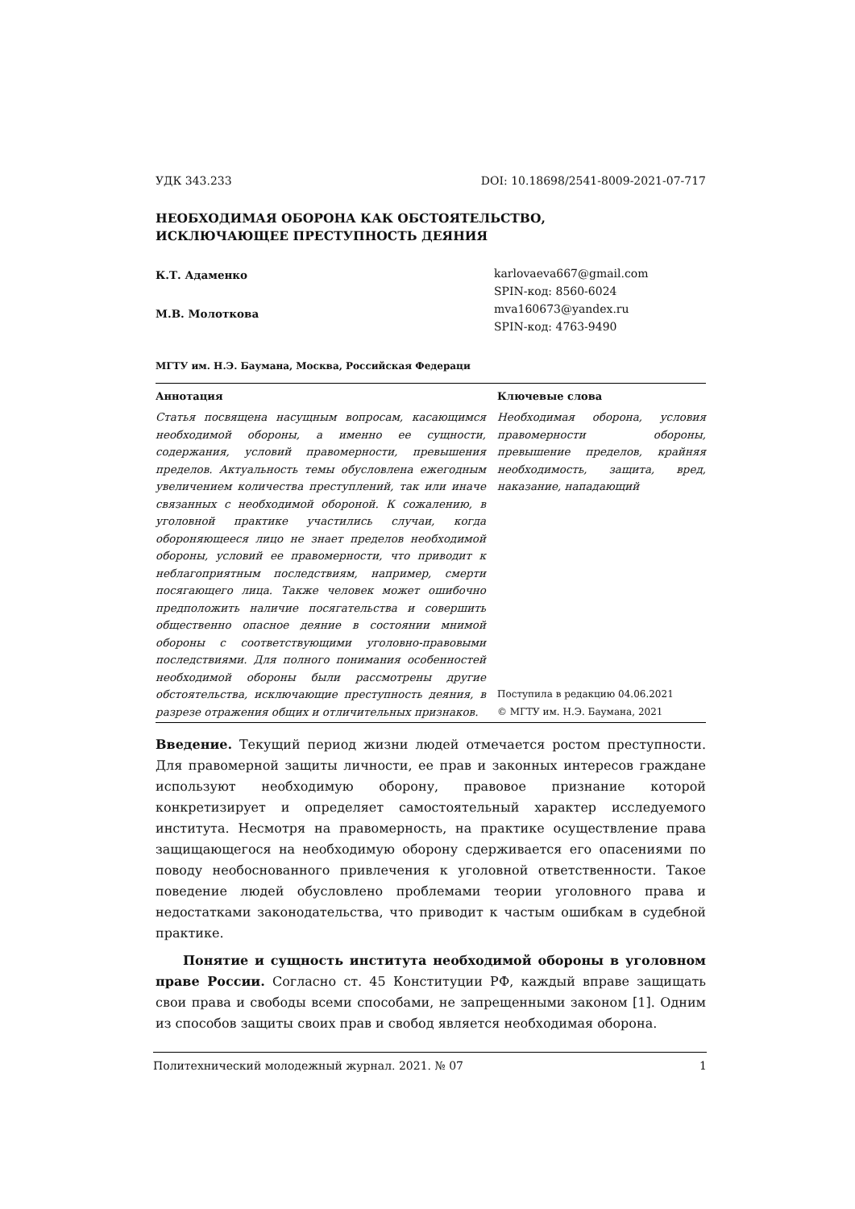УДК 343.233 DOI: 10.18698/2541-8009-2021-07-717
НЕОБХОДИМАЯ ОБОРОНА КАК ОБСТОЯТЕЛЬСТВО,
ИСКЛЮЧАЮЩЕЕ ПРЕСТУПНОСТЬ ДЕЯНИЯ
К.Т. Адаменко
М.В. Молоткова
karlovaeva667@gmail.com
SPIN-код: 8560-6024
mva160673@yandex.ru
SPIN-код: 4763-9490
МГТУ им. Н.Э. Баумана, Москва, Российская Федераци
Аннотация
Статья посвящена насущным вопросам, касающимся необходимой обороны, а именно ее сущности, содержания, условий правомерности, превышения пределов. Актуальность темы обусловлена ежегодным увеличением количества преступлений, так или иначе связанных с необходимой обороной. К сожалению, в уголовной практике участились случаи, когда обороняющееся лицо не знает пределов необходимой обороны, условий ее правомерности, что приводит к неблагоприятным последствиям, например, смерти посягающего лица. Также человек может ошибочно предположить наличие посягательства и совершить общественно опасное деяние в состоянии мнимой обороны с соответствующими уголовно-правовыми последствиями. Для полного понимания особенностей необходимой обороны были рассмотрены другие обстоятельства, исключающие преступность деяния, в разрезе отражения общих и отличительных признаков.
Ключевые слова
Необходимая оборона, условия правомерности обороны, превышение пределов, крайняя необходимость, защита, вред, наказание, нападающий
Поступила в редакцию 04.06.2021
© МГТУ им. Н.Э. Баумана, 2021
Введение. Текущий период жизни людей отмечается ростом преступности. Для правомерной защиты личности, ее прав и законных интересов граждане используют необходимую оборону, правовое признание которой конкретизирует и определяет самостоятельный характер исследуемого института. Несмотря на правомерность, на практике осуществление права защищающегося на необходимую оборону сдерживается его опасениями по поводу необоснованного привлечения к уголовной ответственности. Такое поведение людей обусловлено проблемами теории уголовного права и недостатками законодательства, что приводит к частым ошибкам в судебной практике.
Понятие и сущность института необходимой обороны в уголовном праве России. Согласно ст. 45 Конституции РФ, каждый вправе защищать свои права и свободы всеми способами, не запрещенными законом [1]. Одним из способов защиты своих прав и свобод является необходимая оборона.
Политехнический молодежный журнал. 2021. № 07 1